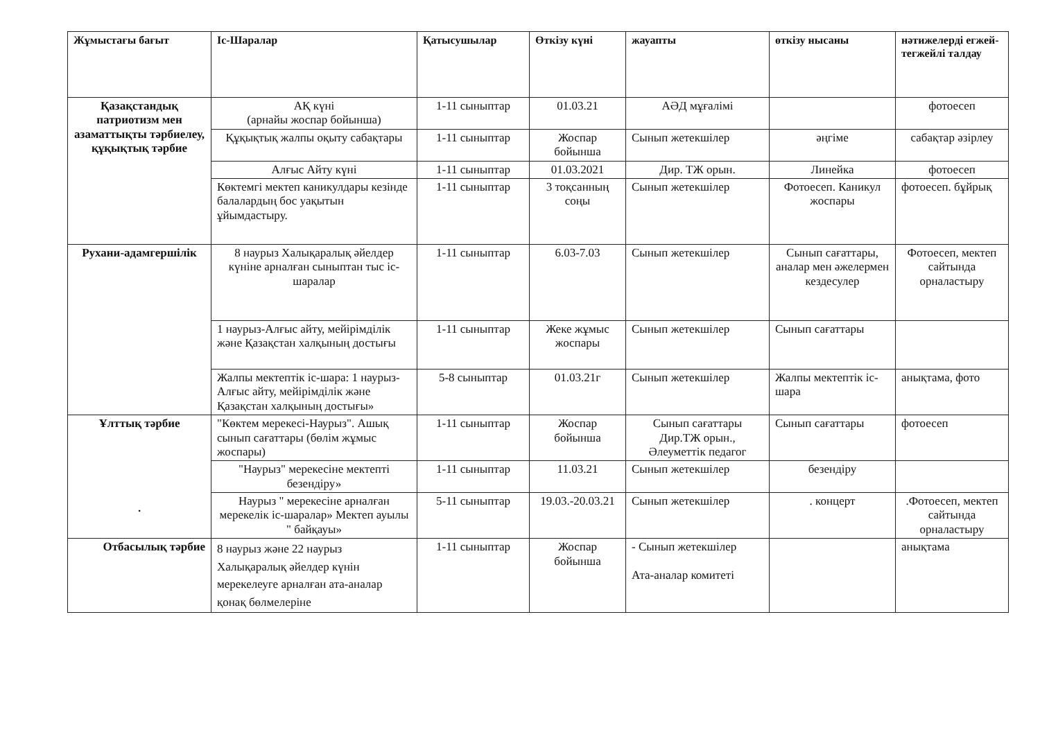| Жұмыстағы бағыт | Іс-Шаралар | Қатысушылар | Өткізу күні | жауапты | өткізу нысаны | нәтижелерді егжей-тегжейлі талдау |
| --- | --- | --- | --- | --- | --- | --- |
| Қазақстандық патриотизм мен азаматтықты тәрбиелеу, құқықтық тәрбие | АҚ күні (арнайы жоспар бойынша) | 1-11 сыныптар | 01.03.21 | АӘД мұғалімі | | фотоесеп |
| | Құқықтық жалпы оқыту сабақтары | 1-11 сыныптар | Жоспар бойынша | Сынып жетекшілер | әңгіме | сабақтар әзірлеу |
| | Алғыс Айту күні | 1-11 сыныптар | 01.03.2021 | Дир. ТЖ орын. | Линейка | фотоесеп |
| | Көктемгі мектеп каникулдары кезінде балалардың бос уақытын ұйымдастыру. | 1-11 сыныптар | 3 тоқсанның соңы | Сынып жетекшілер | Фотоесеп. Каникул жоспары | фотоесеп. бұйрық |
| Рухани-адамгершілік | 8 наурыз Халықаралық әйелдер күніне арналған сыныптан тыс іс-шаралар | 1-11 сыныптар | 6.03-7.03 | Сынып жетекшілер | Сынып сағаттары, аналар мен әжелермен кездесулер | Фотоесеп, мектеп сайтында орналастыру |
| | 1 наурыз-Алғыс айту, мейірімділік және Қазақстан халқының достығы | 1-11 сыныптар | Жеке жұмыс жоспары | Сынып жетекшілер | Сынып сағаттары | |
| | Жалпы мектептік іс-шара: 1 наурыз-Алғыс айту, мейірімділік және Қазақстан халқының достығы» | 5-8 сыныптар | 01.03.21г | Сынып жетекшілер | Жалпы мектептік іс-шара | анықтама, фото |
| Ұлттық тәрбие . | "Көктем мерекесі-Наурыз". Ашық сынып сағаттары (бөлім жұмыс жоспары) | 1-11 сыныптар | Жоспар бойынша | Сынып сағаттары Дир.ТЖ орын., Әлеуметтік педагог | Сынып сағаттары | фотоесеп |
| | "Наурыз" мерекесіне мектепті безендіру» | 1-11 сыныптар | 11.03.21 | Сынып жетекшілер | безендіру | |
| | Наурыз " мерекесіне арналған мерекелік іс-шаралар» Мектеп ауылы " байқауы» | 5-11 сыныптар | 19.03.-20.03.21 | Сынып жетекшілер | . концерт | .Фотоесеп, мектеп сайтында орналастыру |
| Отбасылық тәрбие | 8 наурыз және 22 наурыз Халықаралық әйелдер күнін мерекелеуге арналған ата-аналар қонақ бөлмелеріне | 1-11 сыныптар | Жоспар бойынша | - Сынып жетекшілер Ата-аналар комитеті | | анықтама |